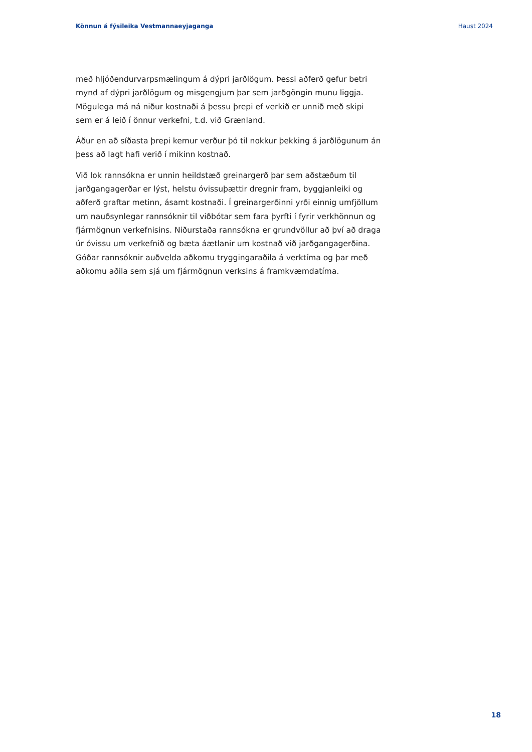Könnun á fýsileika Vestmannaeyjaganga Haust 2024
með hljóðendurvarpsmælingum á dýpri jarðlögum. Þessi aðferð gefur betri mynd af dýpri jarðlögum og misgengjum þar sem jarðgöngin munu liggja. Mögulega má ná niður kostnaði á þessu þrepi ef verkið er unnið með skipi sem er á leið í önnur verkefni, t.d. við Grænland.
Áður en að síðasta þrepi kemur verður þó til nokkur þekking á jarðlögunum án þess að lagt hafi verið í mikinn kostnað.
Við lok rannsókna er unnin heildstæð greinargerð þar sem aðstæðum til jarðgangagerðar er lýst, helstu óvissuþættir dregnir fram, byggjanleiki og aðferð graftar metinn, ásamt kostnaði. Í greinargerðinni yrði einnig umfjöllum um nauðsynlegar rannsóknir til viðbótar sem fara þyrfti í fyrir verkhönnun og fjármögnun verkefnisins. Niðurstaða rannsókna er grundvöllur að því að draga úr óvissu um verkefnið og bæta áætlanir um kostnað við jarðgangagerðina. Góðar rannsóknir auðvelda aðkomu tryggingaraðila á verktíma og þar með aðkomu aðila sem sjá um fjármögnun verksins á framkvæmdatíma.
18